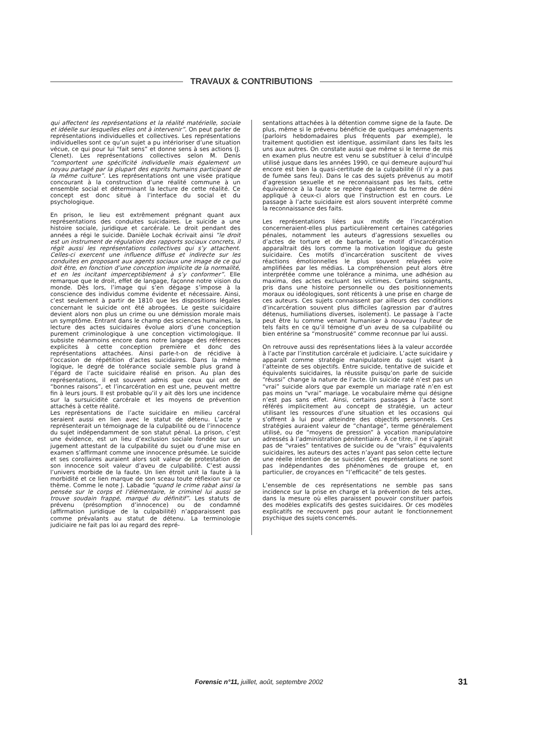TRAVAUX & CONTRIBUTIONS
qui affectent les représentations et la réalité matérielle, sociale et idéelle sur lesquelles elles ont à intervenir”. On peut parler de représentations individuelles et collectives. Les représentations individuelles sont ce qu’un sujet a pu intérioriser d’une situation vécue, ce qui pour lui “fait sens” et donne sens à ses actions (J. Clenet). Les représentations collectives selon M. Denis “comportent une spécificité individuelle mais également un noyau partagé par la plupart des esprits humains participant de la même culture”. Les représentations ont une visée pratique concourant à la construction d’une réalité commune à un ensemble social et déterminant la lecture de cette réalité. Ce concept est donc situé à l’interface du social et du psychologique.
En prison, le lieu est extrêmement prégnant quant aux représentations des conduites suicidaires. Le suicide a une histoire sociale, juridique et carcérale. Le droit pendant des années a régi le suicide. Danièle Lochak écrivait ainsi “le droit est un instrument de régulation des rapports sociaux concrets, il régit aussi les représentations collectives qui s’y attachent. Celles-ci exercent une influence diffuse et indirecte sur les conduites en proposant aux agents sociaux une image de ce qui doit être, en fonction d’une conception implicite de la normalité, et en les incitant imperceptiblement à s’y conformer”. Elle remarque que le droit, effet de langage, façonne notre vision du monde. Dès lors, l’image qui s’en dégage s’impose à la conscience des individus comme évidente et nécessaire. Ainsi, c’est seulement à partir de 1810 que les dispositions légales concernant le suicide ont été abrogées. Le geste suicidaire devient alors non plus un crime ou une démission morale mais un symptôme. Entrant dans le champ des sciences humaines, la lecture des actes suicidaires évolue alors d’une conception purement criminologique à une conception victimologique. Il subsiste néanmoins encore dans notre langage des références explicites à cette conception première et donc des représentations attachées. Ainsi parle-t-on de récidive à l’occasion de répétition d’actes suicidaires. Dans la même logique, le degré de tolérance sociale semble plus grand à l’égard de l’acte suicidaire réalisé en prison. Au plan des représentations, il est souvent admis que ceux qui ont de “bonnes raisons”, et l’incarcération en est une, peuvent mettre fin à leurs jours. Il est probable qu’il y ait dès lors une incidence sur la sursuicidité carcérale et les moyens de prévention attachés à cette réalité.
Les représentations de l’acte suicidaire en milieu carcéral seraient aussi en lien avec le statut de détenu. L’acte y représenterait un témoignage de la culpabilité ou de l’innocence du sujet indépendamment de son statut pénal. La prison, c’est une évidence, est un lieu d’exclusion sociale fondée sur un jugement attestant de la culpabilité du sujet ou d’une mise en examen s’affirmant comme une innocence présumée. Le suicide et ses corollaires auraient alors soit valeur de protestation de son innocence soit valeur d’aveu de culpabilité. C’est aussi l’univers morbide de la faute. Un lien étroit unit la faute à la morbidité et ce lien marque de son sceau toute réflexion sur ce thème. Comme le note J. Labadie “quand le crime rabat ainsi la pensée sur le corps et l’élémentaire, le criminel lui aussi se trouve soudain frappé, marqué du définitif”. Les statuts de prévenu (présomption d’innocence) ou de condamné (affirmation juridique de la culpabilité) n’apparaissent pas comme prévalants au statut de détenu. La terminologie judiciaire ne fait pas loi au regard des repré-
sentations attachées à la détention comme signe de la faute. De plus, même si le prévenu bénéficie de quelques aménagements (parloirs hebdomadaires plus fréquents par exemple), le traitement quotidien est identique, assimilant dans les faits les uns aux autres. On constate aussi que même si le terme de mis en examen plus neutre est venu se substituer à celui d’inculpé utilisé jusque dans les années 1990, ce qui demeure aujourd’hui encore est bien la quasi-certitude de la culpabilité (il n’y a pas de fumée sans feu). Dans le cas des sujets prévenus au motif d’agression sexuelle et ne reconnaissant pas les faits, cette équivalence à la faute se repère également du terme de déni appliqué à ceux-ci alors que l’instruction est en cours. Le passage à l’acte suicidaire est alors souvent interprété comme la reconnaissance des faits.
Les représentations liées aux motifs de l’incarcération concerneraient-elles plus particulièrement certaines catégories pénales, notamment les auteurs d’agressions sexuelles ou d’actes de torture et de barbarie. Le motif d’incarcération apparaîtrait dès lors comme la motivation logique du geste suicidaire. Ces motifs d’incarcération suscitent de vives réactions émotionnelles le plus souvent relayées voire amplifiées par les médias. La compréhension peut alors être interprétée comme une tolérance a minima, une adhésion au maxima, des actes excluant les victimes. Certains soignants, pris dans une histoire personnelle ou des positionnements moraux ou idéologiques, sont réticents à une prise en charge de ces auteurs. Ces sujets connaissent par ailleurs des conditions d’incarcération souvent plus difficiles (agression par d’autres détenus, humiliations diverses, isolement). Le passage à l’acte peut être lu comme venant humaniser à nouveau l’auteur de tels faits en ce qu’il témoigne d’un aveu de sa culpabilité ou bien entérine sa “monstruosité” comme reconnue par lui aussi.
On retrouve aussi des représentations liées à la valeur accordée à l’acte par l’institution carcérale et judiciaire. L’acte suicidaire y apparaît comme stratégie manipulatoire du sujet visant à l’atteinte de ses objectifs. Entre suicide, tentative de suicide et équivalents suicidaires, la réussite puisqu’on parle de suicide “réussi” change la nature de l’acte. Un suicide raté n’est pas un “vrai” suicide alors que par exemple un mariage raté n’en est pas moins un “vrai” mariage. Le vocabulaire même qui désigne n’est pas sans effet. Ainsi, certains passages à l’acte sont référés implicitement au concept de stratégie, un acteur utilisant les ressources d’une situation et les occasions qui s’offrent à lui pour atteindre des objectifs personnels. Ces stratégies auraient valeur de “chantage”, terme généralement utilisé, ou de “moyens de pression” à vocation manipulatoire adressés à l’administration pénitentiaire. À ce titre, il ne s’agirait pas de “vraies” tentatives de suicide ou de “vrais” équivalents suicidaires, les auteurs des actes n’ayant pas selon cette lecture une réelle intention de se suicider. Ces représentations ne sont pas indépendantes des phénomènes de groupe et, en particulier, de croyances en “l’efficacité” de tels gestes.
L’ensemble de ces représentations ne semble pas sans incidence sur la prise en charge et la prévention de tels actes, dans la mesure où elles paraissent pouvoir constituer parfois des modèles explicatifs des gestes suicidaires. Or ces modèles explicatifs ne recouvrent pas pour autant le fonctionnement psychique des sujets concernés.
Forensic n°11, juillet, août, septembre 2002
31